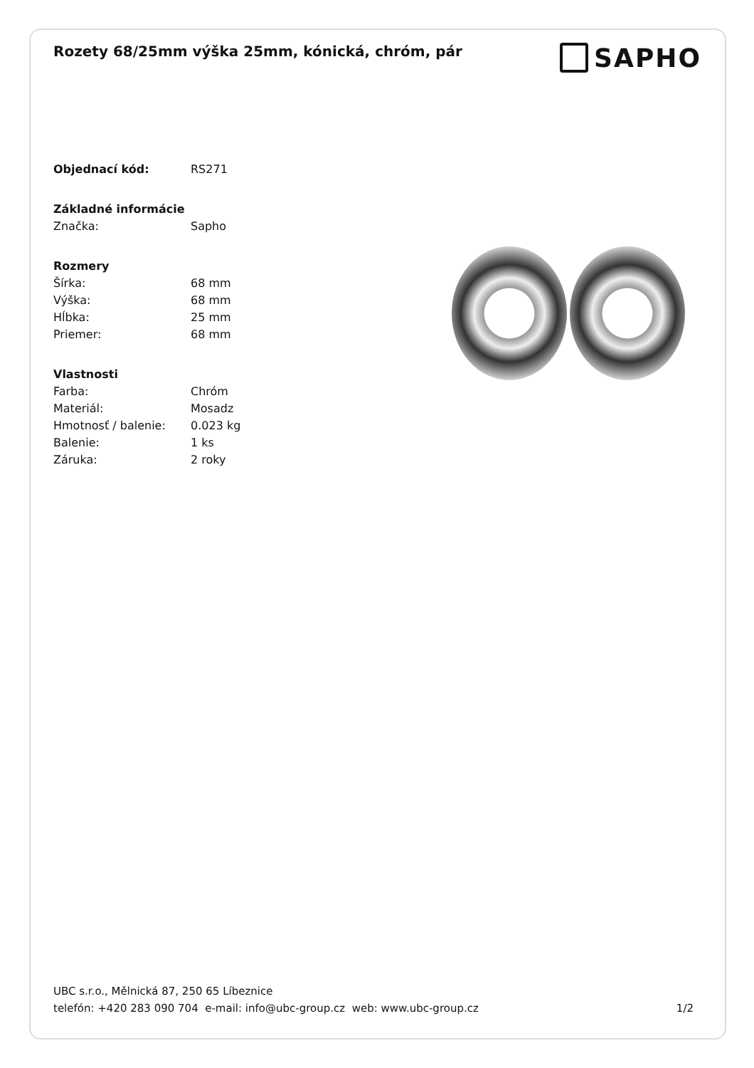Rozety 68/25mm výška 25mm, kónická, chróm, pár
SAPHO
Objednací kód: RS271
Základné informácie
Značka: Sapho
Rozmery
Šírka: 68 mm
Výška: 68 mm
Hĺbka: 25 mm
Priemer: 68 mm
Vlastnosti
Farba: Chróm
Materiál: Mosadz
Hmotnosť / balenie: 0.023 kg
Balenie: 1 ks
Záruka: 2 roky
UBC s.r.o., Mělnická 87, 250 65 Líbeznice
telefón: +420 283 090 704 e-mail: info@ubc-group.cz web: www.ubc-group.cz 1/2